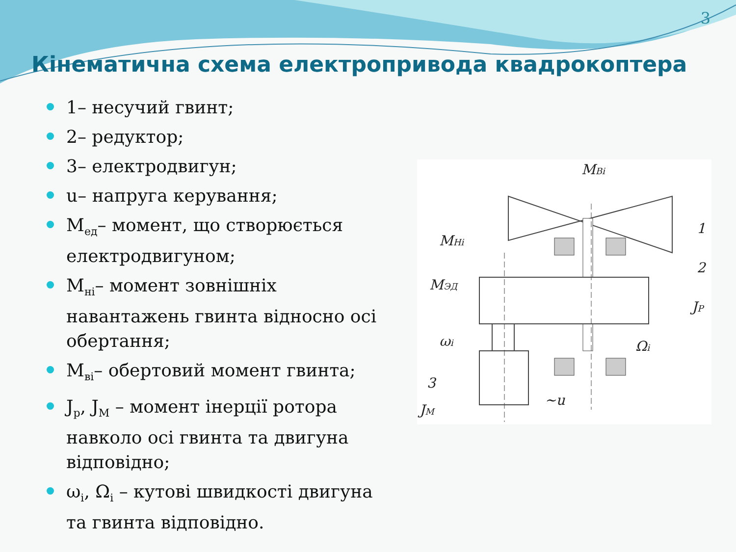3
Кінематична схема електропривода квадрокоптера
1– несучий гвинт;
2– редуктор;
3– електродвигун;
u– напруга керування;
M<sub>ед</sub>– момент, що створюється електродвигуном;
M<sub>нi</sub>– момент зовнішніх навантажень гвинта відносно осі обертання;
M<sub>вi</sub>– обертовий момент гвинта;
J<sub>p</sub>, J<sub>M</sub> – момент інерції ротора навколо осі гвинта та двигуна відповідно;
ω<sub>i</sub>, Ω<sub>i</sub> – кутові швидкості двигуна та гвинта відповідно.
MBi
MHi
MЭД
ωi
Ωi
1
2
JP
3
JM
~u